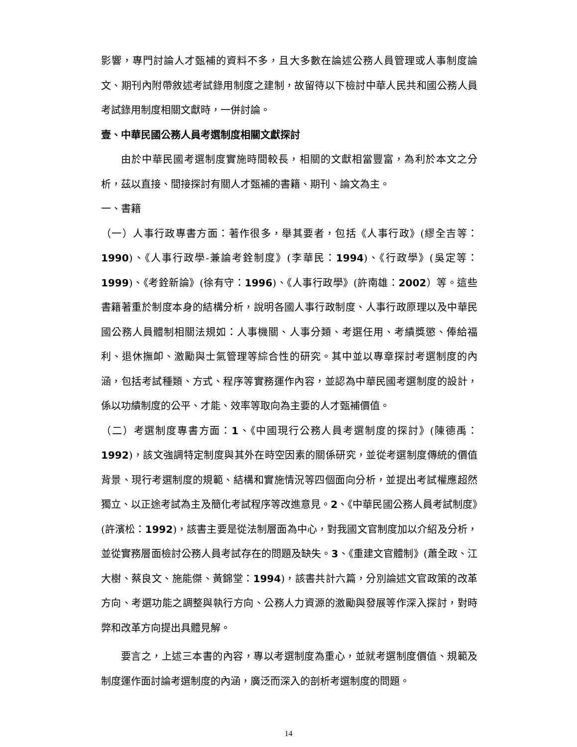影響，專門討論人才甄補的資料不多，且大多數在論述公務人員管理或人事制度論文、期刊內附帶敘述考試錄用制度之建制，故留待以下檢討中華人民共和國公務人員考試錄用制度相關文獻時，一併討論。
壹、中華民國公務人員考選制度相關文獻探討
由於中華民國考選制度實施時間較長，相關的文獻相當豐富，為利於本文之分析，茲以直接、間接探討有關人才甄補的書籍、期刊、論文為主。
一、書籍
（一）人事行政專書方面：著作很多，舉其要者，包括《人事行政》(繆全吉等：1990)、《人事行政學-兼論考銓制度》(李華民：1994)、《行政學》(吳定等：1999)、《考銓新論》(徐有守：1996)、《人事行政學》(許南雄：2002）等。這些書籍著重於制度本身的結構分析，說明各國人事行政制度、人事行政原理以及中華民國公務人員體制相關法規如：人事機關、人事分類、考選任用、考績獎懲、俸給福利、退休撫卹、激勵與士氣管理等綜合性的研究。其中並以專章探討考選制度的內涵，包括考試種類、方式、程序等實務運作內容，並認為中華民國考選制度的設計，係以功績制度的公平、才能、效率等取向為主要的人才甄補價值。
（二）考選制度專書方面：1、《中國現行公務人員考選制度的探討》(陳德禹：1992)，該文強調特定制度與其外在時空因素的關係研究，並從考選制度傳統的價值背景、現行考選制度的規範、結構和實施情況等四個面向分析，並提出考試權應超然獨立、以正途考試為主及簡化考試程序等改進意見。2、《中華民國公務人員考試制度》(許濱松：1992)，該書主要是從法制層面為中心，對我國文官制度加以介紹及分析，並從實務層面檢討公務人員考試存在的問題及缺失。3、《重建文官體制》(蕭全政、江大樹、蔡良文、施能傑、黃錦堂：1994)，該書共計六篇，分別論述文官政策的改革方向、考選功能之調整與執行方向、公務人力資源的激勵與發展等作深入探討，對時弊和改革方向提出具體見解。
要言之，上述三本書的內容，專以考選制度為重心，並就考選制度價值、規範及制度運作面討論考選制度的內涵，廣泛而深入的剖析考選制度的問題。
14